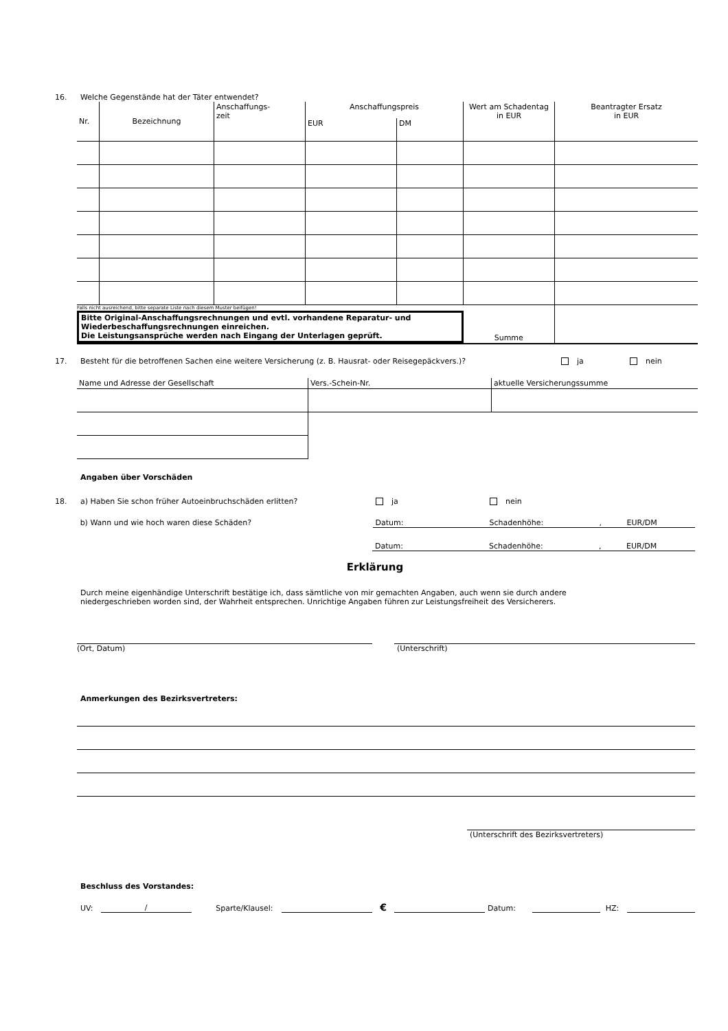16. Welche Gegenstände hat der Täter entwendet?
| Nr. | Bezeichnung | Anschaffungs- zeit | Anschaffungspreis | | Wert am Schadentag in EUR | Beantragter Ersatz in EUR |
| | | | EUR | DM | | |
| Falls nicht ausreichend, bitte separate Liste nach diesem Muster beifügen! Bitte Original-Anschaffungsrechnungen und evtl. vorhandene Reparatur- und Wiederbeschaffungsrechnungen einreichen. Die Leistungsansprüche werden nach Eingang der Unterlagen geprüft. | | | | | Summe | |
17. Besteht für die betroffenen Sachen eine weitere Versicherung (z. B. Hausrat- oder Reisegepäckvers.)? ja nein
| Name und Adresse der Gesellschaft | Vers.-Schein-Nr. | aktuelle Versicherungssumme |
Angaben über Vorschäden
18. a) Haben Sie schon früher Autoeinbruchschäden erlitten? ja nein
b) Wann und wie hoch waren diese Schäden? Datum: Schadenhöhe:, EUR/DM
Datum: Schadenhöhe:, EUR/DM
Erklärung
Durch meine eigenhändige Unterschrift bestätige ich, dass sämtliche von mir gemachten Angaben, auch wenn sie durch andere niedergeschrieben worden sind, der Wahrheit entsprechen. Unrichtige Angaben führen zur Leistungsfreiheit des Versicherers.
(Ort, Datum) (Unterschrift)
Anmerkungen des Bezirksvertreters:
(Unterschrift des Bezirksvertreters)
Beschluss des Vorstandes:
UV: / Sparte/Klausel: € Datum: HZ: